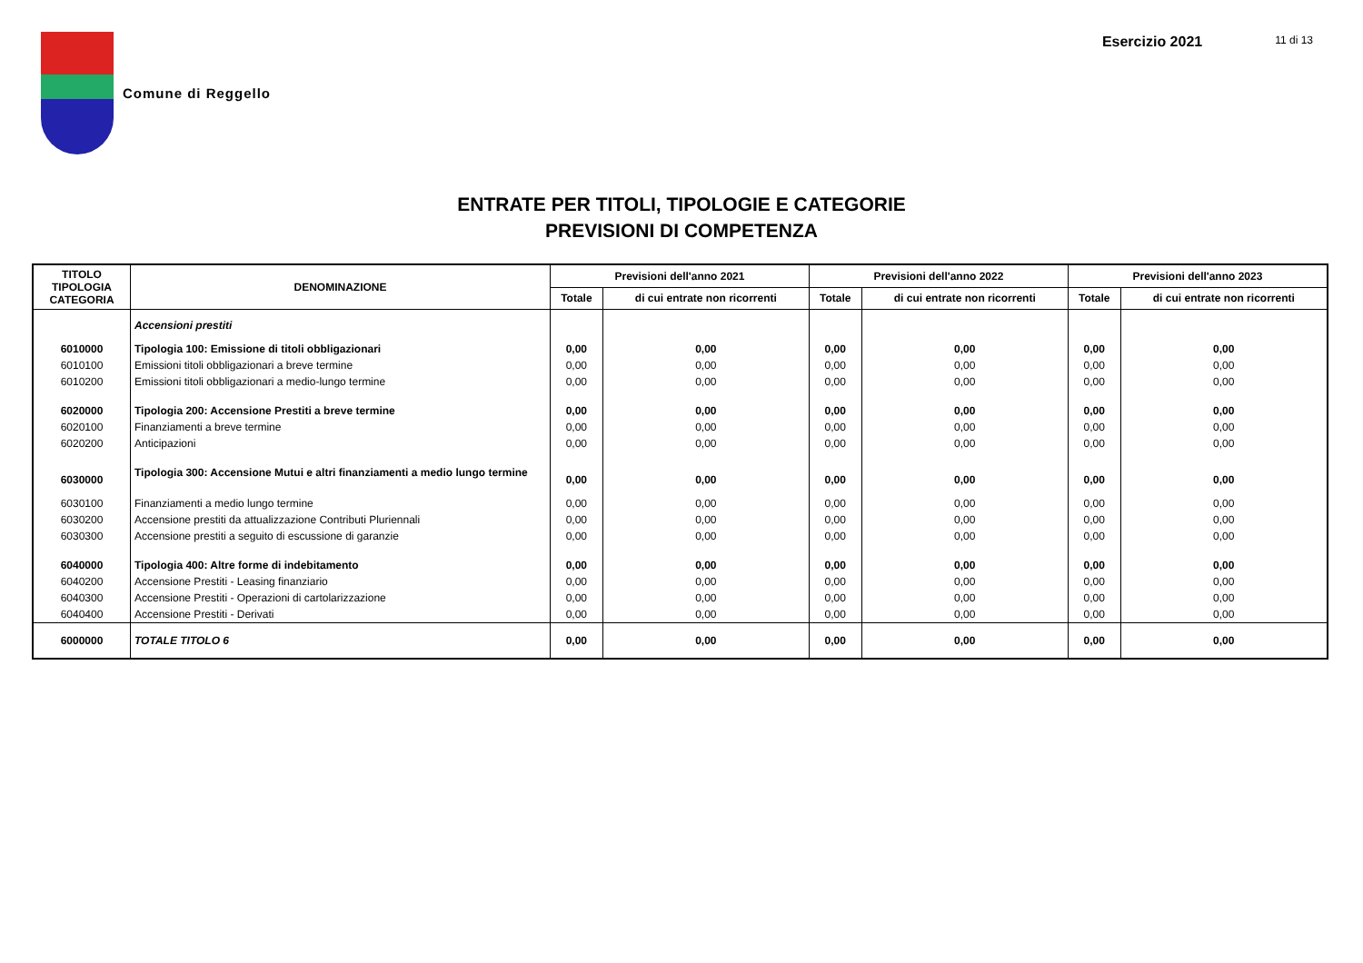Comune di Reggello Esercizio 2021
11 di 13
ENTRATE PER TITOLI, TIPOLOGIE E CATEGORIE
PREVISIONI DI COMPETENZA
| TITOLO TIPOLOGIA CATEGORIA | DENOMINAZIONE | Previsioni dell'anno 2021 | | Previsioni dell'anno 2022 | | Previsioni dell'anno 2023 | |
| --- | --- | --- | --- | --- | --- | --- | --- |
| | | Totale | di cui entrate non ricorrenti | Totale | di cui entrate non ricorrenti | Totale | di cui entrate non ricorrenti |
| | Accensioni prestiti | | | | | | |
| 6010000 | Tipologia 100: Emissione di titoli obbligazionari | 0,00 | 0,00 | 0,00 | 0,00 | 0,00 | 0,00 |
| 6010100 | Emissioni titoli obbligazionari a breve termine | 0,00 | 0,00 | 0,00 | 0,00 | 0,00 | 0,00 |
| 6010200 | Emissioni titoli obbligazionari a medio-lungo termine | 0,00 | 0,00 | 0,00 | 0,00 | 0,00 | 0,00 |
| 6020000 | Tipologia 200: Accensione Prestiti a breve termine | 0,00 | 0,00 | 0,00 | 0,00 | 0,00 | 0,00 |
| 6020100 | Finanziamenti a breve termine | 0,00 | 0,00 | 0,00 | 0,00 | 0,00 | 0,00 |
| 6020200 | Anticipazioni | 0,00 | 0,00 | 0,00 | 0,00 | 0,00 | 0,00 |
| 6030000 | Tipologia 300: Accensione Mutui e altri finanziamenti a medio lungo termine | 0,00 | 0,00 | 0,00 | 0,00 | 0,00 | 0,00 |
| 6030100 | Finanziamenti a medio lungo termine | 0,00 | 0,00 | 0,00 | 0,00 | 0,00 | 0,00 |
| 6030200 | Accensione prestiti da attualizzazione Contributi Pluriennali | 0,00 | 0,00 | 0,00 | 0,00 | 0,00 | 0,00 |
| 6030300 | Accensione prestiti a seguito di escussione di garanzie | 0,00 | 0,00 | 0,00 | 0,00 | 0,00 | 0,00 |
| 6040000 | Tipologia 400: Altre forme di indebitamento | 0,00 | 0,00 | 0,00 | 0,00 | 0,00 | 0,00 |
| 6040200 | Accensione Prestiti - Leasing finanziario | 0,00 | 0,00 | 0,00 | 0,00 | 0,00 | 0,00 |
| 6040300 | Accensione Prestiti - Operazioni di cartolarizzazione | 0,00 | 0,00 | 0,00 | 0,00 | 0,00 | 0,00 |
| 6040400 | Accensione Prestiti - Derivati | 0,00 | 0,00 | 0,00 | 0,00 | 0,00 | 0,00 |
| 6000000 | TOTALE TITOLO 6 | 0,00 | 0,00 | 0,00 | 0,00 | 0,00 | 0,00 |